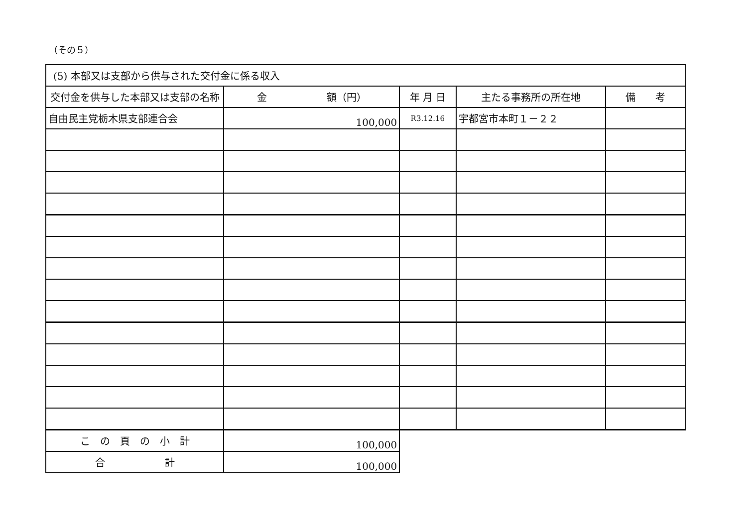（その５）
| (5) 本部又は支部から供与された交付金に係る収入 | | | | |
| 交付金を供与した本部又は支部の名称 | 金 額（円） | 年 月 日 | 主たる事務所の所在地 | 備 考 |
| 自由民主党栃木県支部連合会 | 100,000 | R3.12.16 | 宇都宮市本町１－２２ | |
| こ の 頁 の 小 計 | 100,000 | | | |
| 合 計 | 100,000 | | | |